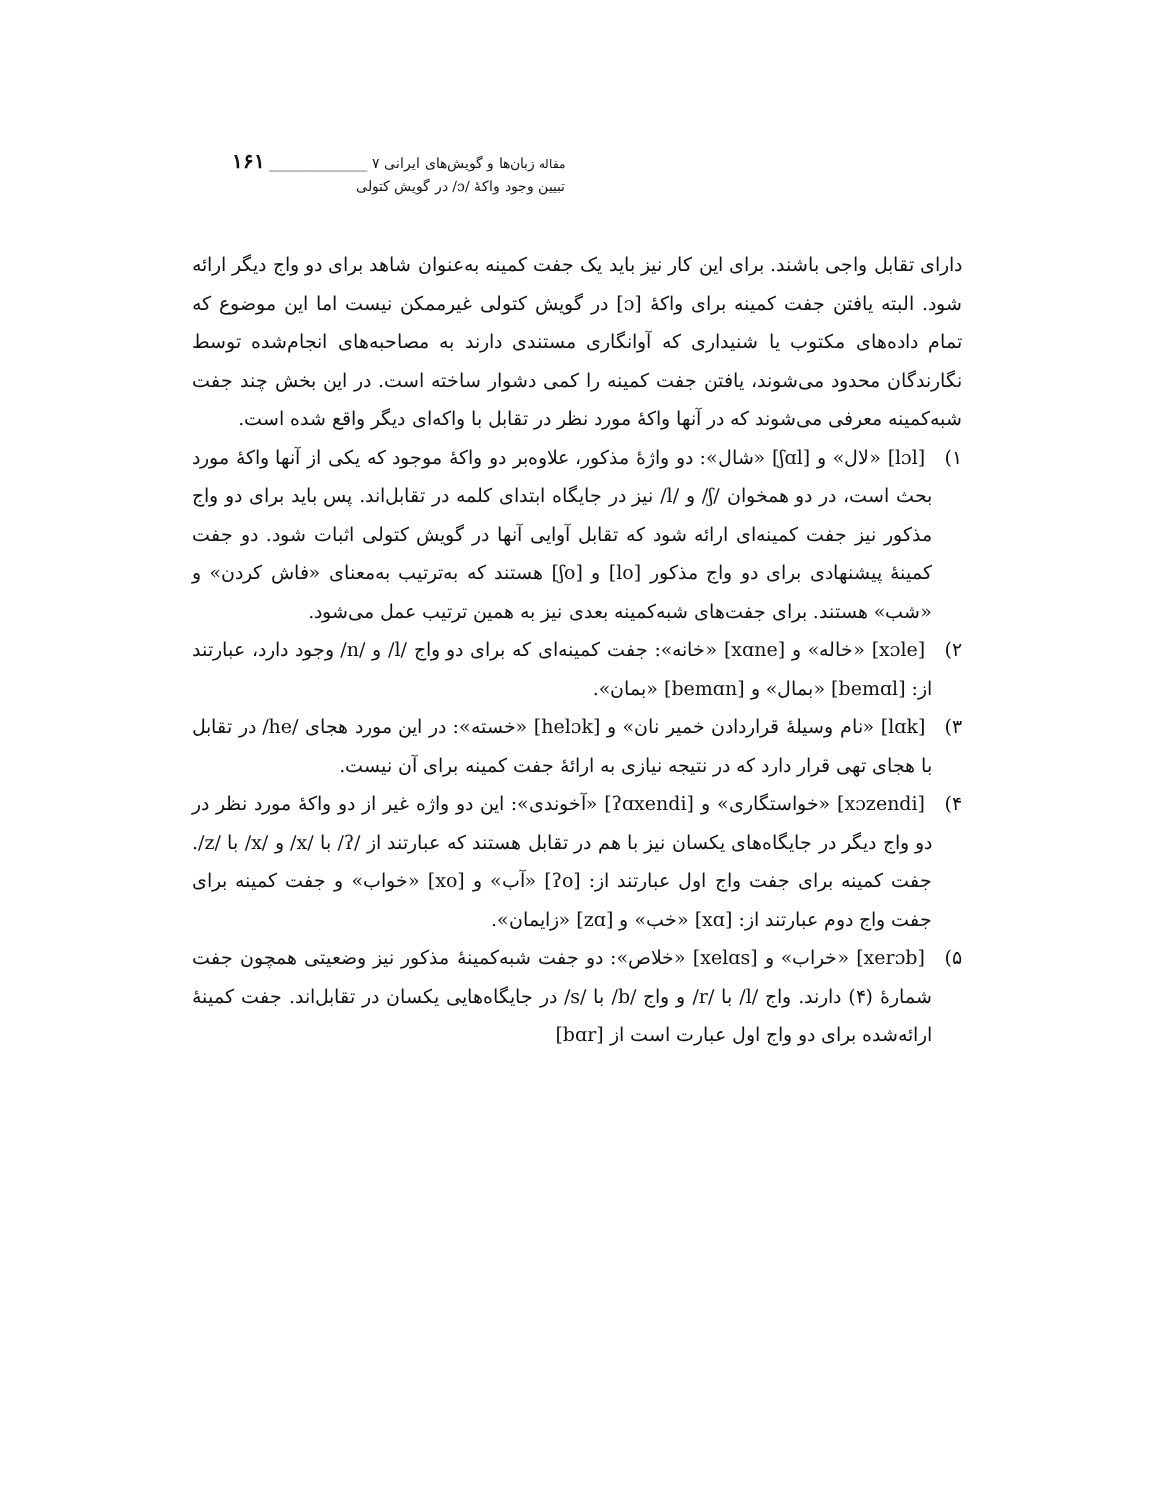مقاله زبان‌ها و گویش‌های ایرانی ۷ ______________ ۱۶۱
تبیین وجود واکهٔ /ɔ/ در گویش کتولی
دارای تقابل واجی باشند. برای این کار نیز باید یک جفت کمینه به‌عنوان شاهد برای دو واج دیگر ارائه شود. البته یافتن جفت کمینه برای واکهٔ [ɔ] در گویش کتولی غیرممکن نیست اما این موضوع که تمام داده‌های مکتوب یا شنیداری که آوانگاری مستندی دارند به مصاحبه‌های انجام‌شده توسط نگارندگان محدود می‌شوند، یافتن جفت کمینه را کمی دشوار ساخته است. در این بخش چند جفت شبه‌کمینه معرفی می‌شوند که در آنها واکهٔ مورد نظر در تقابل با واکه‌ای دیگر واقع شده است.
۱) [lɔl] «لال» و [ʃɑl] «شال»: دو واژهٔ مذکور، علاوه‌بر دو واکهٔ موجود که یکی از آنها واکهٔ مورد بحث است، در دو همخوان /ʃ/ و /l/ نیز در جایگاه ابتدای کلمه در تقابل‌اند. پس باید برای دو واج مذکور نیز جفت کمینه‌ای ارائه شود که تقابل آوایی آنها در گویش کتولی اثبات شود. دو جفت کمینهٔ پیشنهادی برای دو واج مذکور [lo] و [ʃo] هستند که به‌ترتیب به‌معنای «فاش کردن» و «شب» هستند. برای جفت‌های شبه‌کمینه بعدی نیز به همین ترتیب عمل می‌شود.
۲) [xɔle] «خاله» و [xɑne] «خانه»: جفت کمینه‌ای که برای دو واج /l/ و /n/ وجود دارد، عبارتند از: [bemɑl] «بمال» و [bemɑn] «بمان».
۳) [lɑk] «نام وسیلهٔ قراردادن خمیر نان» و [helɔk] «خسته»: در این مورد هجای /he/ در تقابل با هجای تهی قرار دارد که در نتیجه نیازی به ارائهٔ جفت کمینه برای آن نیست.
۴) [xɔzendi] «خواستگاری» و [ʔɑxendi] «آخوندی»: این دو واژه غیر از دو واکهٔ مورد نظر در دو واج دیگر در جایگاه‌های یکسان نیز با هم در تقابل هستند که عبارتند از /ʔ/ با /x/ و /x/ با /z/. جفت کمینه برای جفت واج اول عبارتند از: [ʔo] «آب» و [xo] «خواب» و جفت کمینه برای جفت واج دوم عبارتند از: [xɑ] «خب» و [zɑ] «زایمان».
۵) [xerɔb] «خراب» و [xelɑs] «خلاص»: دو جفت شبه‌کمینهٔ مذکور نیز وضعیتی همچون جفت شمارهٔ (۴) دارند. واج /l/ با /r/ و واج /b/ با /s/ در جایگاه‌هایی یکسان در تقابل‌اند. جفت کمینهٔ ارائه‌شده برای دو واج اول عبارت است از [bɑr]